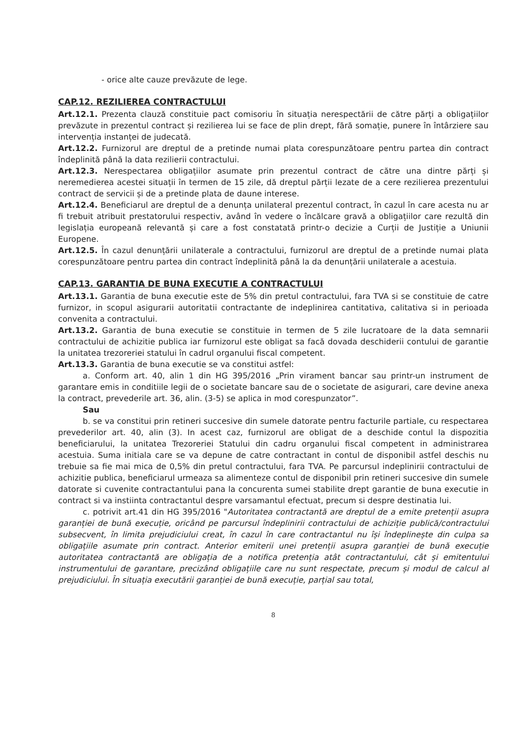- orice alte cauze prevăzute de lege.
CAP.12. REZILIEREA CONTRACTULUI
Art.12.1. Prezenta clauză constituie pact comisoriu în situația nerespectării de către părți a obligațiilor prevăzute in prezentul contract și rezilierea lui se face de plin drept, fără somație, punere în întârziere sau intervenția instanței de judecată.
Art.12.2. Furnizorul are dreptul de a pretinde numai plata corespunzătoare pentru partea din contract îndeplinită până la data rezilierii contractului.
Art.12.3. Nerespectarea obligațiilor asumate prin prezentul contract de către una dintre părți și neremedierea acestei situații în termen de 15 zile, dă dreptul părții lezate de a cere rezilierea prezentului contract de servicii și de a pretinde plata de daune interese.
Art.12.4. Beneficiarul are dreptul de a denunța unilateral prezentul contract, în cazul în care acesta nu ar fi trebuit atribuit prestatorului respectiv, având în vedere o încălcare gravă a obligațiilor care rezultă din legislația europeană relevantă și care a fost constatată printr-o decizie a Curții de Justiție a Uniunii Europene.
Art.12.5. În cazul denunțării unilaterale a contractului, furnizorul are dreptul de a pretinde numai plata corespunzătoare pentru partea din contract îndeplinită până la da denunțării unilaterale a acestuia.
CAP.13. GARANTIA DE BUNA EXECUTIE A CONTRACTULUI
Art.13.1. Garantia de buna executie este de 5% din pretul contractului, fara TVA si se constituie de catre furnizor, in scopul asigurarii autoritatii contractante de indeplinirea cantitativa, calitativa si in perioada convenita a contractului.
Art.13.2. Garantia de buna executie se constituie in termen de 5 zile lucratoare de la data semnarii contractului de achizitie publica iar furnizorul este obligat sa facă dovada deschiderii contului de garantie la unitatea trezoreriei statului în cadrul organului fiscal competent.
Art.13.3. Garantia de buna executie se va constitui astfel:
a. Conform art. 40, alin 1 din HG 395/2016 „Prin virament bancar sau printr-un instrument de garantare emis in conditiile legii de o societate bancare sau de o societate de asigurari, care devine anexa la contract, prevederile art. 36, alin. (3-5) se aplica in mod corespunzator”.
Sau
b. se va constitui prin retineri succesive din sumele datorate pentru facturile partiale, cu respectarea prevederilor art. 40, alin (3). In acest caz, furnizorul are obligat de a deschide contul la dispozitia beneficiarului, la unitatea Trezoreriei Statului din cadru organului fiscal competent in administrarea acestuia. Suma initiala care se va depune de catre contractant in contul de disponibil astfel deschis nu trebuie sa fie mai mica de 0,5% din pretul contractului, fara TVA. Pe parcursul indeplinirii contractului de achizitie publica, beneficiarul urmeaza sa alimenteze contul de disponibil prin retineri succesive din sumele datorate si cuvenite contractantului pana la concurenta sumei stabilite drept garantie de buna executie in contract si va instiinta contractantul despre varsamantul efectuat, precum si despre destinatia lui.
c. potrivit art.41 din HG 395/2016 "Autoritatea contractantă are dreptul de a emite pretenții asupra garanției de bună execuție, oricând pe parcursul îndeplinirii contractului de achiziție publică/contractului subsecvent, în limita prejudiciului creat, în cazul în care contractantul nu își îndeplinește din culpa sa obligațiile asumate prin contract. Anterior emiterii unei pretenții asupra garanției de bună execuție autoritatea contractantă are obligația de a notifica pretenția atât contractantului, cât și emitentului instrumentului de garantare, precizând obligațiile care nu sunt respectate, precum și modul de calcul al prejudiciului. În situația executării garanției de bună execuție, parțial sau total,
8